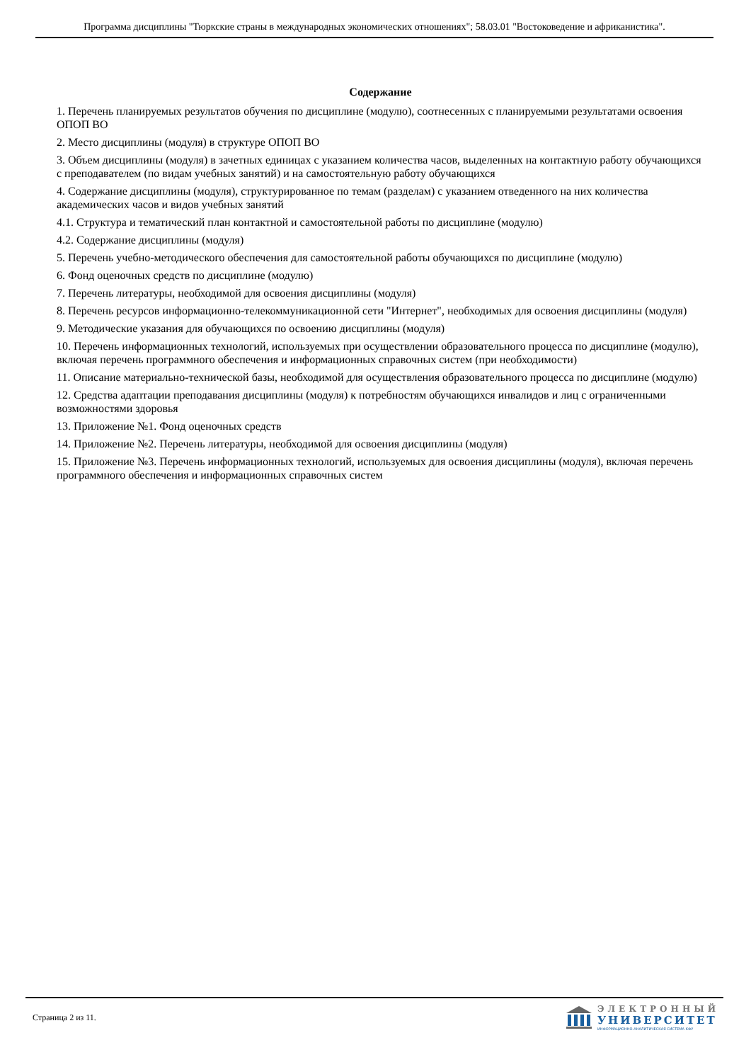Программа дисциплины "Тюркские страны в международных экономических отношениях"; 58.03.01 "Востоковедение и африканистика".
Содержание
1. Перечень планируемых результатов обучения по дисциплине (модулю), соотнесенных с планируемыми результатами освоения ОПОП ВО
2. Место дисциплины (модуля) в структуре ОПОП ВО
3. Объем дисциплины (модуля) в зачетных единицах с указанием количества часов, выделенных на контактную работу обучающихся с преподавателем (по видам учебных занятий) и на самостоятельную работу обучающихся
4. Содержание дисциплины (модуля), структурированное по темам (разделам) с указанием отведенного на них количества академических часов и видов учебных занятий
4.1. Структура и тематический план контактной и самостоятельной работы по дисциплине (модулю)
4.2. Содержание дисциплины (модуля)
5. Перечень учебно-методического обеспечения для самостоятельной работы обучающихся по дисциплине (модулю)
6. Фонд оценочных средств по дисциплине (модулю)
7. Перечень литературы, необходимой для освоения дисциплины (модуля)
8. Перечень ресурсов информационно-телекоммуникационной сети "Интернет", необходимых для освоения дисциплины (модуля)
9. Методические указания для обучающихся по освоению дисциплины (модуля)
10. Перечень информационных технологий, используемых при осуществлении образовательного процесса по дисциплине (модулю), включая перечень программного обеспечения и информационных справочных систем (при необходимости)
11. Описание материально-технической базы, необходимой для осуществления образовательного процесса по дисциплине (модулю)
12. Средства адаптации преподавания дисциплины (модуля) к потребностям обучающихся инвалидов и лиц с ограниченными возможностями здоровья
13. Приложение №1. Фонд оценочных средств
14. Приложение №2. Перечень литературы, необходимой для освоения дисциплины (модуля)
15. Приложение №3. Перечень информационных технологий, используемых для освоения дисциплины (модуля), включая перечень программного обеспечения и информационных справочных систем
Страница 2 из 11.
ЭЛЕКТРОННЫЙ
УНИВЕРСИТЕТ
ИНФОРМАЦИОННО-АНАЛИТИЧЕСКАЯ СИСТЕМА КФУ